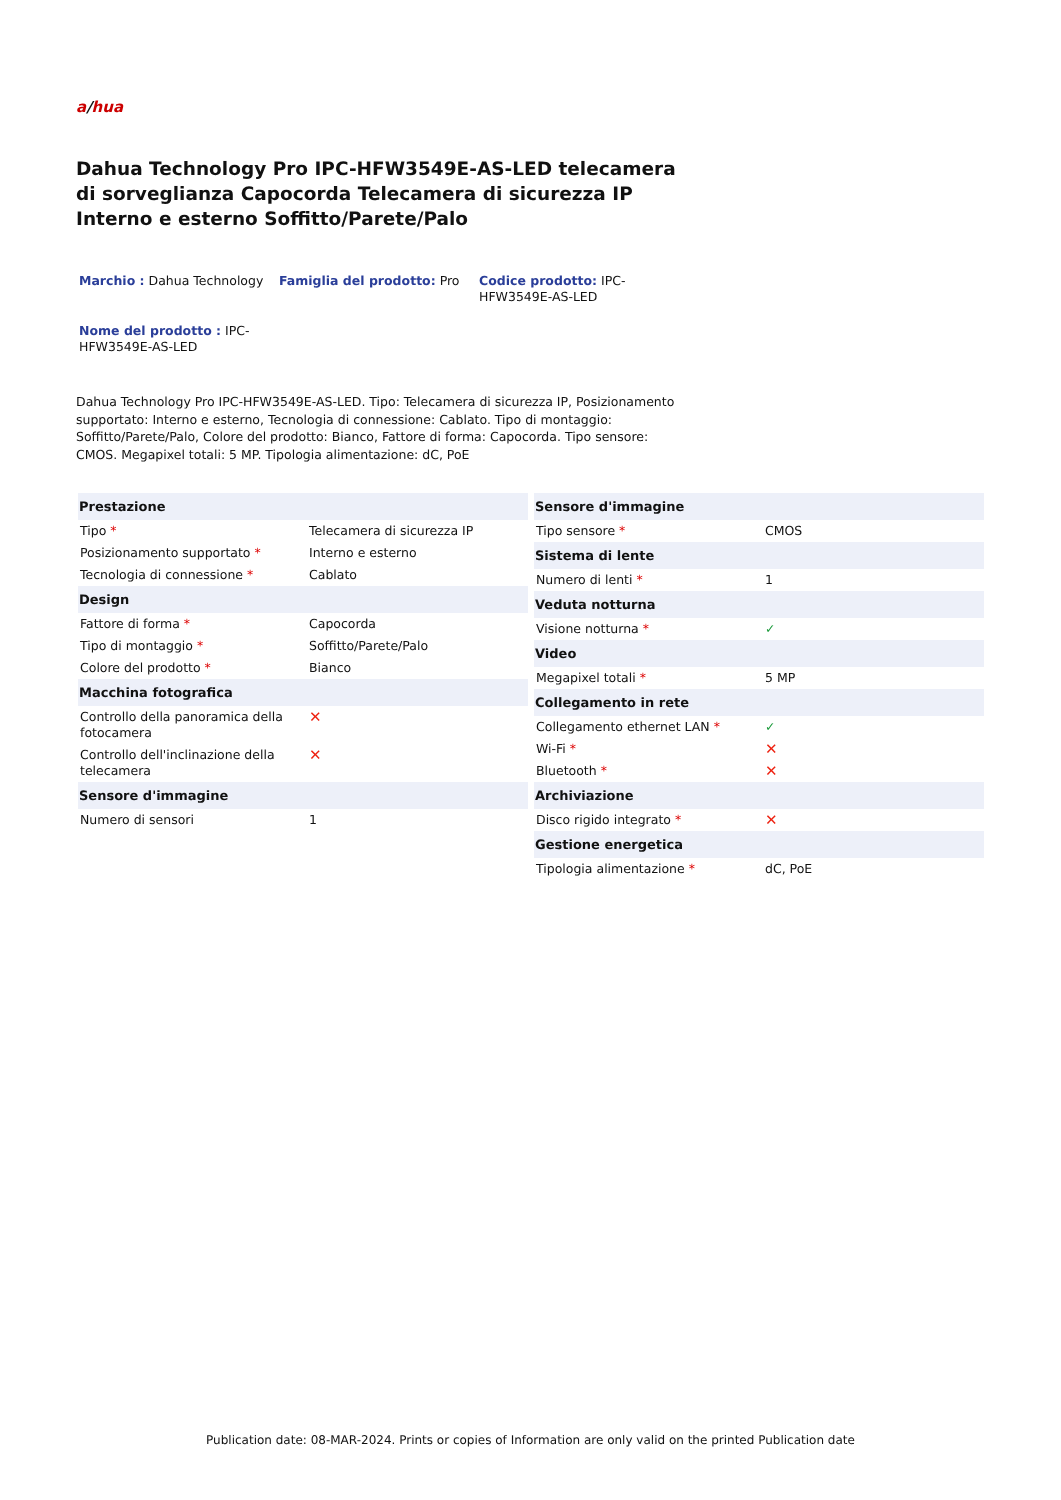a/hua
Dahua Technology Pro IPC-HFW3549E-AS-LED telecamera di sorveglianza Capocorda Telecamera di sicurezza IP Interno e esterno Soffitto/Parete/Palo
Marchio : Dahua Technology Famiglia del prodotto: Pro Codice prodotto: IPC-HFW3549E-AS-LED
Nome del prodotto : IPC-HFW3549E-AS-LED
Dahua Technology Pro IPC-HFW3549E-AS-LED. Tipo: Telecamera di sicurezza IP, Posizionamento supportato: Interno e esterno, Tecnologia di connessione: Cablato. Tipo di montaggio: Soffitto/Parete/Palo, Colore del prodotto: Bianco, Fattore di forma: Capocorda. Tipo sensore: CMOS. Megapixel totali: 5 MP. Tipologia alimentazione: dC, PoE
| Prestazione | |
| --- | --- |
| Tipo * | Telecamera di sicurezza IP |
| Posizionamento supportato * | Interno e esterno |
| Tecnologia di connessione * | Cablato |
| Design | |
| Fattore di forma * | Capocorda |
| Tipo di montaggio * | Soffitto/Parete/Palo |
| Colore del prodotto * | Bianco |
| Macchina fotografica | |
| Controllo della panoramica della fotocamera | ✕ |
| Controllo dell'inclinazione della telecamera | ✕ |
| Sensore d'immagine | |
| Numero di sensori | 1 |
| Sensore d'immagine | |
| --- | --- |
| Tipo sensore * | CMOS |
| Sistema di lente | |
| Numero di lenti * | 1 |
| Veduta notturna | |
| Visione notturna * | ✓ |
| Video | |
| Megapixel totali * | 5 MP |
| Collegamento in rete | |
| Collegamento ethernet LAN * | ✓ |
| Wi-Fi * | ✕ |
| Bluetooth * | ✕ |
| Archiviazione | |
| Disco rigido integrato * | ✕ |
| Gestione energetica | |
| Tipologia alimentazione * | dC, PoE |
Publication date: 08-MAR-2024. Prints or copies of Information are only valid on the printed Publication date